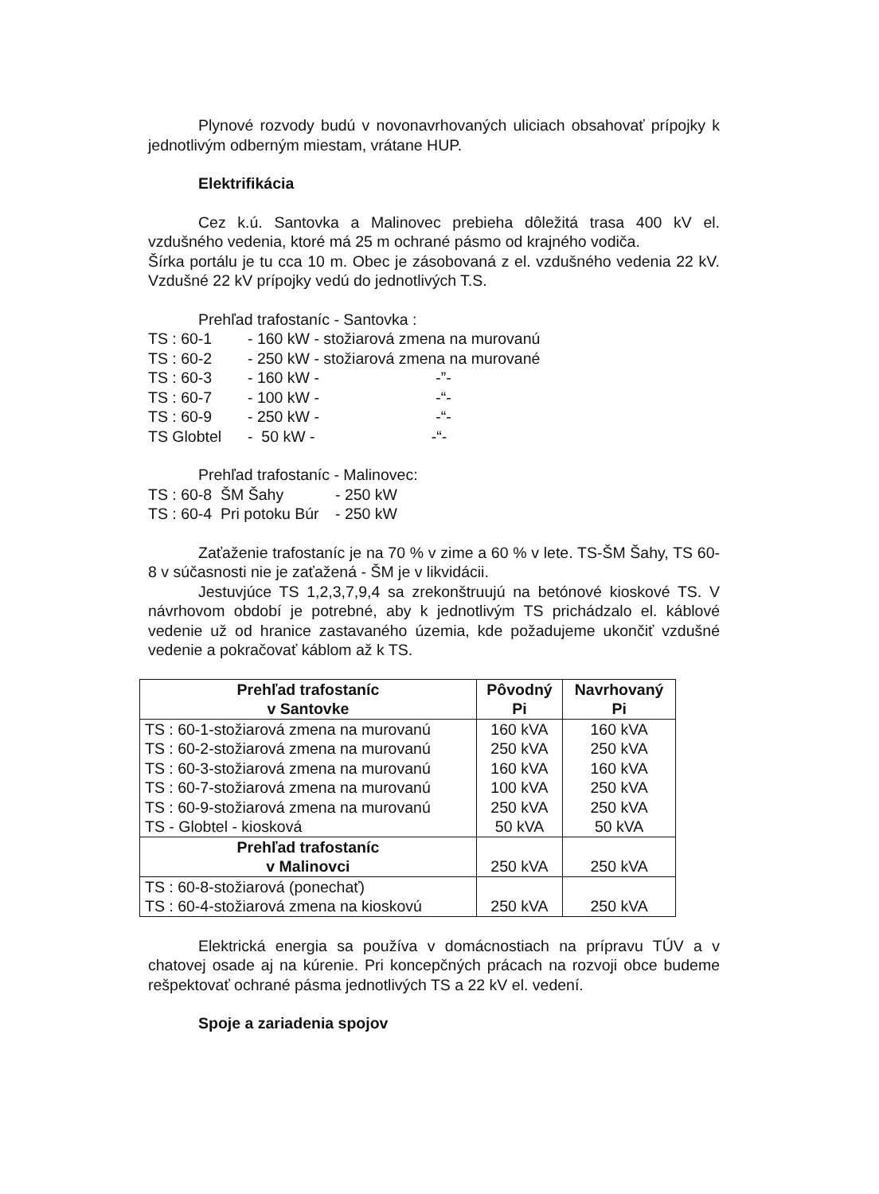Plynové rozvody budú v novonavrhovaných uliciach obsahovať prípojky k jednotlivým odberným miestam, vrátane HUP.
Elektrifikácia
Cez k.ú. Santovka a Malinovec prebieha dôležitá trasa 400 kV el. vzdušného vedenia, ktoré má 25 m ochrané pásmo od krajného vodiča.
Šírka portálu je tu cca 10 m. Obec je zásobovaná z el. vzdušného vedenia 22 kV. Vzdušné 22 kV prípojky vedú do jednotlivých T.S.
Prehľad trafostaníc - Santovka :
| TS : 60-1 | - 160 kW - stožiarová zmena na murovanú |
| TS : 60-2 | - 250 kW - stožiarová zmena na murované |
| TS : 60-3 | - 160 kW - -”- |
| TS : 60-7 | - 100 kW - -“- |
| TS : 60-9 | - 250 kW - -“- |
| TS Globtel | - 50 kW - -“- |
Prehľad trafostaníc - Malinovec:
| TS : 60-8 ŠM Šahy | - 250 kW |
| TS : 60-4 Pri potoku Búr | - 250 kW |
Zaťaženie trafostaníc je na 70 % v zime a 60 % v lete. TS-ŠM Šahy, TS 60-8 v súčasnosti nie je zaťažená - ŠM je v likvidácii.
Jestuvjúce TS 1,2,3,7,9,4 sa zrekonštruujú na betónové kioskové TS. V návrhovom období je potrebné, aby k jednotlivým TS prichádzalo el. káblové vedenie už od hranice zastavaného územia, kde požadujeme ukončiť vzdušné vedenie a pokračovať káblom až k TS.
| Prehľad trafostaníc v Santovke | Pôvodný Pi | Navrhovaný Pi |
| --- | --- | --- |
| TS : 60-1-stožiarová zmena na murovanú | 160 kVA | 160 kVA |
| TS : 60-2-stožiarová zmena na murovanú | 250 kVA | 250 kVA |
| TS : 60-3-stožiarová zmena na murovanú | 160 kVA | 160 kVA |
| TS : 60-7-stožiarová zmena na murovanú | 100 kVA | 250 kVA |
| TS : 60-9-stožiarová zmena na murovanú | 250 kVA | 250 kVA |
| TS - Globtel - kiosková | 50 kVA | 50 kVA |
| Prehľad trafostaníc v Malinovci | 250 kVA | 250 kVA |
| TS : 60-8-stožiarová (ponechať) TS : 60-4-stožiarová zmena na kioskovú | 250 kVA | 250 kVA |
Elektrická energia sa používa v domácnostiach na prípravu TÚV a v chatovej osade aj na kúrenie. Pri koncepčných prácach na rozvoji obce budeme rešpektovať ochrané pásma jednotlivých TS a 22 kV el. vedení.
Spoje a zariadenia spojov